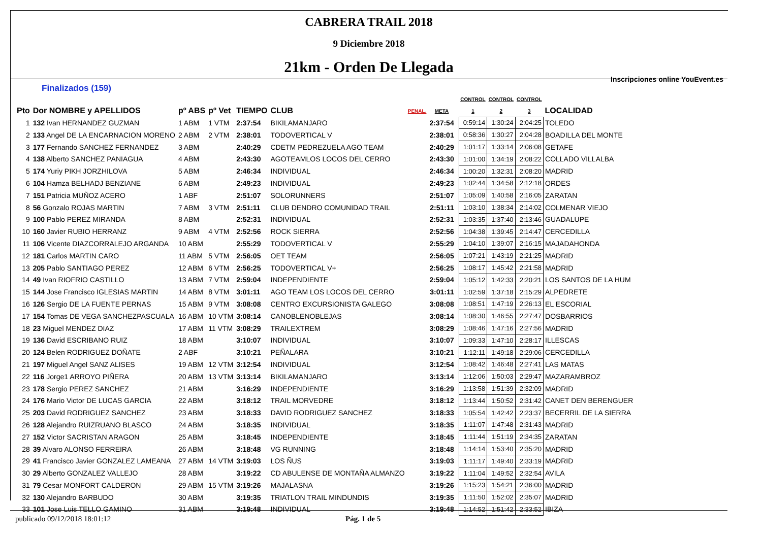CABRERA TRAIL 2018
9 Diciembre 2018
21km - Orden De Llegada
Inscripciones online YouEvent.es
Finalizados (159)
| | | | | | | | | | CONTROL | CONTROL | CONTROL | |
| --- | --- | --- | --- | --- | --- | --- | --- | --- | --- | --- | --- | --- |
| Pto | Dor NOMBRE y APELLIDOS | pº ABS | pº Vet | TIEMPO | CLUB | PENAL. | META | | 1 | 2 | 3 | LOCALIDAD |
| 1 | 132 Ivan HERNANDEZ GUZMAN | 1 ABM | 1 VTM | 2:37:54 | BIKILAMANJARO | | 2:37:54 | | 0:59:14 | 1:30:24 | 2:04:25 | TOLEDO |
| 2 | 133 Angel DE LA ENCARNACION MORENO | 2 ABM | 2 VTM | 2:38:01 | TODOVERTICAL V | | 2:38:01 | | 0:58:36 | 1:30:27 | 2:04:28 | BOADILLA DEL MONTE |
| 3 | 177 Fernando SANCHEZ FERNANDEZ | 3 ABM | | 2:40:29 | CDETM PEDREZUELA AGO TEAM | | 2:40:29 | | 1:01:17 | 1:33:14 | 2:06:08 | GETAFE |
| 4 | 138 Alberto SANCHEZ PANIAGUA | 4 ABM | | 2:43:30 | AGOTEAMLOS LOCOS DEL CERRO | | 2:43:30 | | 1:01:00 | 1:34:19 | 2:08:22 | COLLADO VILLALBA |
| 5 | 174 Yuriy PIKH JORZHILOVA | 5 ABM | | 2:46:34 | INDIVIDUAL | | 2:46:34 | | 1:00:20 | 1:32:31 | 2:08:20 | MADRID |
| 6 | 104 Hamza BELHADJ BENZIANE | 6 ABM | | 2:49:23 | INDIVIDUAL | | 2:49:23 | | 1:02:44 | 1:34:58 | 2:12:18 | ORDES |
| 7 | 151 Patricia MUÑOZ ACERO | 1 ABF | | 2:51:07 | SOLORUNNERS | | 2:51:07 | | 1:05:09 | 1:40:58 | 2:16:05 | ZARATAN |
| 8 | 56 Gonzalo ROJAS MARTIN | 7 ABM | 3 VTM | 2:51:11 | CLUB DENDRO COMUNIDAD TRAIL | | 2:51:11 | | 1:03:10 | 1:38:34 | 2:14:02 | COLMENAR VIEJO |
| 9 | 100 Pablo PEREZ MIRANDA | 8 ABM | | 2:52:31 | INDIVIDUAL | | 2:52:31 | | 1:03:35 | 1:37:40 | 2:13:46 | GUADALUPE |
| 10 | 160 Javier RUBIO HERRANZ | 9 ABM | 4 VTM | 2:52:56 | ROCK SIERRA | | 2:52:56 | | 1:04:38 | 1:39:45 | 2:14:47 | CERCEDILLA |
| 11 | 106 Vicente DIAZCORRALEJO ARGANDA | 10 ABM | | 2:55:29 | TODOVERTICAL V | | 2:55:29 | | 1:04:10 | 1:39:07 | 2:16:15 | MAJADAHONDA |
| 12 | 181 Carlos MARTIN CARO | 11 ABM | 5 VTM | 2:56:05 | OET TEAM | | 2:56:05 | | 1:07:21 | 1:43:19 | 2:21:25 | MADRID |
| 13 | 205 Pablo SANTIAGO PEREZ | 12 ABM | 6 VTM | 2:56:25 | TODOVERTICAL V+ | | 2:56:25 | | 1:08:17 | 1:45:42 | 2:21:58 | MADRID |
| 14 | 49 Ivan RIOFRIO CASTILLO | 13 ABM | 7 VTM | 2:59:04 | INDEPENDIENTE | | 2:59:04 | | 1:05:12 | 1:42:33 | 2:20:21 | LOS SANTOS DE LA HUM |
| 15 | 144 Jose Francisco IGLESIAS MARTIN | 14 ABM | 8 VTM | 3:01:11 | AGO TEAM LOS LOCOS DEL CERRO | | 3:01:11 | | 1:02:59 | 1:37:18 | 2:15:29 | ALPEDRETE |
| 16 | 126 Sergio DE LA FUENTE PERNAS | 15 ABM | 9 VTM | 3:08:08 | CENTRO EXCURSIONISTA GALEGO | | 3:08:08 | | 1:08:51 | 1:47:19 | 2:26:13 | EL ESCORIAL |
| 17 | 154 Tomas DE VEGA SANCHEZPASCUALA | 16 ABM | 10 VTM | 3:08:14 | CANOBLENOBLEJAS | | 3:08:14 | | 1:08:30 | 1:46:55 | 2:27:47 | DOSBARRIOS |
| 18 | 23 Miguel MENDEZ DIAZ | 17 ABM | 11 VTM | 3:08:29 | TRAILEXTREM | | 3:08:29 | | 1:08:46 | 1:47:16 | 2:27:56 | MADRID |
| 19 | 136 David ESCRIBANO RUIZ | 18 ABM | | 3:10:07 | INDIVIDUAL | | 3:10:07 | | 1:09:33 | 1:47:10 | 2:28:17 | ILLESCAS |
| 20 | 124 Belen RODRIGUEZ DOÑATE | 2 ABF | | 3:10:21 | PEÑALARA | | 3:10:21 | | 1:12:11 | 1:49:18 | 2:29:06 | CERCEDILLA |
| 21 | 197 Miguel Angel SANZ ALISES | 19 ABM | 12 VTM | 3:12:54 | INDIVIDUAL | | 3:12:54 | | 1:08:42 | 1:46:48 | 2:27:41 | LAS MATAS |
| 22 | 116 Jorge1 ARROYO PIÑERA | 20 ABM | 13 VTM | 3:13:14 | BIKILAMANJARO | | 3:13:14 | | 1:12:06 | 1:50:03 | 2:29:47 | MAZARAMBROZ |
| 23 | 178 Sergio PEREZ SANCHEZ | 21 ABM | | 3:16:29 | INDEPENDIENTE | | 3:16:29 | | 1:13:58 | 1:51:39 | 2:32:09 | MADRID |
| 24 | 176 Mario Victor DE LUCAS GARCIA | 22 ABM | | 3:18:12 | TRAIL MORVEDRE | | 3:18:12 | | 1:13:44 | 1:50:52 | 2:31:42 | CANET DEN BERENGUER |
| 25 | 203 David RODRIGUEZ SANCHEZ | 23 ABM | | 3:18:33 | DAVID RODRIGUEZ SANCHEZ | | 3:18:33 | | 1:05:54 | 1:42:42 | 2:23:37 | BECERRIL DE LA SIERRA |
| 26 | 128 Alejandro RUIZRUANO BLASCO | 24 ABM | | 3:18:35 | INDIVIDUAL | | 3:18:35 | | 1:11:07 | 1:47:48 | 2:31:43 | MADRID |
| 27 | 152 Victor SACRISTAN ARAGON | 25 ABM | | 3:18:45 | INDEPENDIENTE | | 3:18:45 | | 1:11:44 | 1:51:19 | 2:34:35 | ZARATAN |
| 28 | 39 Alvaro ALONSO FERREIRA | 26 ABM | | 3:18:48 | VG RUNNING | | 3:18:48 | | 1:14:14 | 1:53:40 | 2:35:20 | MADRID |
| 29 | 41 Francisco Javier GONZALEZ LAMEANA | 27 ABM | 14 VTM | 3:19:03 | LOS ÑUS | | 3:19:03 | | 1:11:17 | 1:49:40 | 2:33:19 | MADRID |
| 30 | 29 Alberto GONZALEZ VALLEJO | 28 ABM | | 3:19:22 | CD ABULENSE DE MONTAÑA ALMANZO | | 3:19:22 | | 1:11:04 | 1:49:52 | 2:32:54 | AVILA |
| 31 | 79 Cesar MONFORT CALDERON | 29 ABM | 15 VTM | 3:19:26 | MAJALASNA | | 3:19:26 | | 1:15:23 | 1:54:21 | 2:36:00 | MADRID |
| 32 | 130 Alejandro BARBUDO | 30 ABM | | 3:19:35 | TRIATLON TRAIL MINDUNDIS | | 3:19:35 | | 1:11:50 | 1:52:02 | 2:35:07 | MADRID |
| 33 | 101 Jose Luis TELLO GAMINO | 31 ABM | | 3:19:48 | INDIVIDUAL | | 3:19:48 | | 1:14:52 | 1:51:42 | 2:33:52 | IBIZA |
publicado 09/12/2018 18:01:12 Pág. 1 de 5